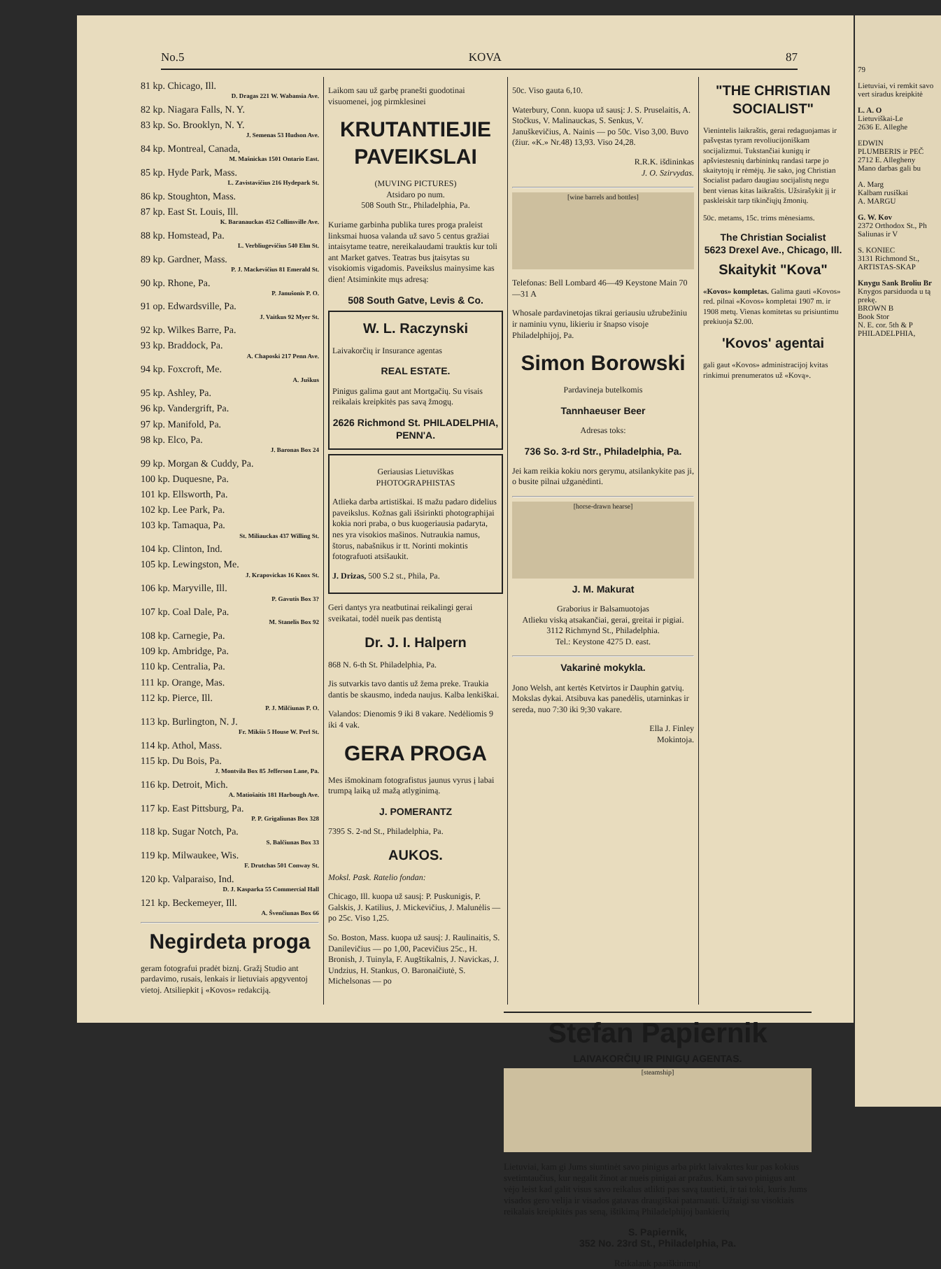No.5 KOVA 87
81 kp. Chicago, Ill.
D. Dragas 221 W. Wabansia Ave.
82 kp. Niagara Falls, N. Y.
83 kp. So. Brooklyn, N. Y.
J. Semenas 53 Hudson Ave.
84 kp. Montreal, Canada,
M. Mašnickas 1501 Ontario East.
85 kp. Hyde Park, Mass.
L. Zavistavičius 216 Hydepark St.
86 kp. Stoughton, Mass.
87 kp. East St. Louis, Ill.
K. Baranauckas 452 Collinsville Ave.
88 kp. Homstead, Pa.
L. Verbliugevičius 540 Elm St.
89 kp. Gardner, Mass.
P. J. Mackevičius 81 Emerald St.
90 kp. Rhone, Pa.
P. Janušonis P. O.
91 op. Edwardsville, Pa.
J. Vaitkus 92 Myer St.
92 kp. Wilkes Barre, Pa.
93 kp. Braddock, Pa.
A. Chaposki 217 Penn Ave.
94 kp. Foxcroft, Me.
A. Juškus
95 kp. Ashley, Pa.
96 kp. Vandergrift, Pa.
97 kp. Manifold, Pa.
98 kp. Elco, Pa.
J. Baronas Box 24
99 kp. Morgan & Cuddy, Pa.
100 kp. Duquesne, Pa.
101 kp. Ellsworth, Pa.
102 kp. Lee Park, Pa.
103 kp. Tamaqua, Pa.
St. Miliauckas 437 Willing St.
104 kp. Clinton, Ind.
105 kp. Lewingston, Me.
J. Krapovickas 16 Knox St.
106 kp. Maryville, Ill.
P. Gavutis Box 3?
107 kp. Coal Dale, Pa.
M. Stanelis Box 92
108 kp. Carnegie, Pa.
109 kp. Ambridge, Pa.
110 kp. Centralia, Pa.
111 kp. Orange, Mas.
112 kp. Pierce, Ill.
P. J. Milčiunas P. O.
113 kp. Burlington, N. J.
Fr. Mikšis 5 House W. Perl St.
114 kp. Athol, Mass.
115 kp. Du Bois, Pa.
J. Montvila Box 85 Jefferson Lane, Pa.
116 kp. Detroit, Mich.
A. Matiošaitis 181 Harbough Ave.
117 kp. East Pittsburg, Pa.
P. P. Grigaliunas Box 328
118 kp. Sugar Notch, Pa.
S. Balčiunas Box 33
119 kp. Milwaukee, Wis.
F. Drutchas 501 Conway St.
120 kp. Valparaiso, Ind.
D. J. Kasparka 55 Commercial Hall
121 kp. Beckemeyer, Ill.
A. Švenčiunas Box 66
Negirdeta proga
geram fotografui pradėt biznį. Gražį Studio ant pardavimo, rusais, lenkais ir lietuviais apgyventoj vietoj. Atsiliepkit į «Kovos» redakciją.
Laikom sau už garbę pranešti guodotinai visuomenei, jog pirmklesinei
KRUTANTIEJIE PAVEIKSLAI
(MUVING PICTURES)
Atsidaro po num.
508 South Str., Philadelphia, Pa.
Kuriame garbinha publika tures proga praleist linksmai huosa valanda už savo 5 centus gražiai intaisytame teatre, nereikalaudami trauktis kur toli ant Market gatves. Teatras bus įtaisytas su visokiomis vigadomis. Paveikslus mainysime kas dien! Atsiminkite mųs adresą:
508 South Gatve, Levis & Co.
W. L. Raczynski
Laivakorčių ir Insurance agentas
REAL ESTATE.
Pinigus galima gaut ant Mortgačių. Su visais reikalais kreipkitės pas savą žmogų.
2626 Richmond St. PHILADELPHIA, PENN'A.
Geriausias Lietuviškas
PHOTOGRAPHISTAS
Atlieka darba artistiškai. Iš mažu padaro didelius paveikslus. Kožnas gali išsirinkti photographijai kokia nori praba, o bus kuogeriausia padaryta, nes yra visokios mašinos. Nutraukia namus, štorus, nabašnikus ir tt. Norinti mokintis fotografuoti atsišaukit.
J. Drizas, 500 S.2 st., Phila, Pa.
Geri dantys yra neatbutinai reikalingi gerai sveikatai, todėl nueik pas dentistą
Dr. J. I. Halpern
868 N. 6-th St. Philadelphia, Pa.
Jis sutvarkis tavo dantis už žema preke. Traukia dantis be skausmo, indeda naujus. Kalba lenkiškai.
Valandos: Dienomis 9 iki 8 vakare. Nedėliomis 9 iki 4 vak.
GERA PROGA
Mes išmokinam fotografistus jaunus vyrus į labai trumpą laiką už mažą atlyginimą.
J. POMERANTZ
7395 S. 2-nd St., Philadelphia, Pa.
AUKOS.
Moksl. Pask. Ratelio fondan:
Chicago, Ill. kuopa už sausį: P. Puskunigis, P. Galskis, J. Katilius, J. Mickevičius, J. Malunėlis — po 25c. Viso 1,25.
So. Boston, Mass. kuopa už sausį: J. Raulinaitis, S. Danilevičius — po 1,00, Pacevičius 25c., H. Bronish, J. Tuinyla, F. Augštikalnis, J. Navickas, J. Undzius, H. Stankus, O. Baronaičiutė, S. Michelsonas — po
50c. Viso gauta 6,10.
Waterbury, Conn. kuopa už sausį: J. S. Pruselaitis, A. Stočkus, V. Malinauckas, S. Senkus, V. Januškevičius, A. Nainis — po 50c. Viso 3,00. Buvo (žiur. «K.» Nr.48) 13,93. Viso 24,28.
R.R.K. išdininkas
J. O. Szirvydas.
[wine barrels and bottles]
Telefonas: Bell Lombard 46—49 Keystone Main 70—31 A
Whosale pardavinetojas tikrai geriausiu užrubežiniu ir naminiu vynu, likieriu ir šnapso visoje Philadelphijoj, Pa.
Simon Borowski
Pardavineja butelkomis
Tannhaeuser Beer
Adresas toks:
736 So. 3-rd Str., Philadelphia, Pa.
Jei kam reikia kokiu nors gerymu, atsilankykite pas ji, o busite pilnai užganėdinti.
[horse-drawn hearse]
J. M. Makurat
Graborius ir Balsamuotojas
Atlieku viską atsakančiai, gerai, greitai ir pigiai.
3112 Richmynd St., Philadelphia.
Tel.: Keystone 4275 D. east.
Vakarinė mokykla.
Jono Welsh, ant kertės Ketvirtos ir Dauphin gatvių. Mokslas dykai. Atsibuva kas panedėlis, utarninkas ir sereda, nuo 7:30 iki 9;30 vakare.
Ella J. Finley
Mokintoja.
"THE CHRISTIAN SOCIALIST"
Vienintelis laikraštis, gerai redaguojamas ir pašvęstas tyram revoliucijoniškam socijalizmui. Tukstančiai kunigų ir apšviestesnių darbininkų randasi tarpe jo skaitytojų ir rėmėjų. Jie sako, jog Christian Socialist padaro daugiau socijalistų negu bent vienas kitas laikraštis. Užsirašykit jį ir paskleiskit tarp tikinčiųjų žmonių.
50c. metams, 15c. trims mėnesiams.
The Christian Socialist
5623 Drexel Ave., Chicago, Ill.
Skaitykit "Kova"
«Kovos» kompletas. Galima gauti «Kovos» red. pilnai «Kovos» kompletai 1907 m. ir 1908 metų. Vienas komitetas su prisiuntimu prekiuoja $2.00.
'Kovos' agentai
gali gaut «Kovos» administracijoj kvitas rinkimui prenumeratos už «Kovą».
Stefan Papiernik
LAIVAKORČIŲ IR PINIGŲ AGENTAS.
[steamship]
Lietuviai, kam gi Jums siuntinėt savo pinigus arba pirkt laivakrtes kur pas kokius svetimtaučius, kur negalit žinot ar nueis pinigai ar pražus. Kam savo pinigus ant vėjo leist kad galit visus savo reikalus atlikti pas savą tautieti, ir tai toki, kuris Jums visados gero velija ir visados gatavas draugiškai patarnauti. Užtaigi su visokiais reikalais kreipkitės pas seną, ištikimą Philadelphijoj bankierių
S. Papiernik,
352 No. 23rd St., Philadelphia, Pa.
Reikalauk paaiškinimų!
79
Lietuviai, vi remkit savo vert siradus kreipkitė
L. A. O
Lietuviškai-Le
2636 E. Alleghe
EDWIN
PLUMBERIS ir PEČ
2712 E. Allegheny
Mano darbas gali bu
A. Marg
Kalbam rusiškai
A. MARGU
G. W. Kov
2372 Orthodox St., Ph
Saliunas ir V
S. KONIEC
3131 Richmond St.,
ARTISTAS-SKAP
Knygu Sank Broliu Br
Knygos parsiduoda u tą prekę.
BROWN B
Book Stor
N. E. cor. 5th & P
PHILADELPHIA,